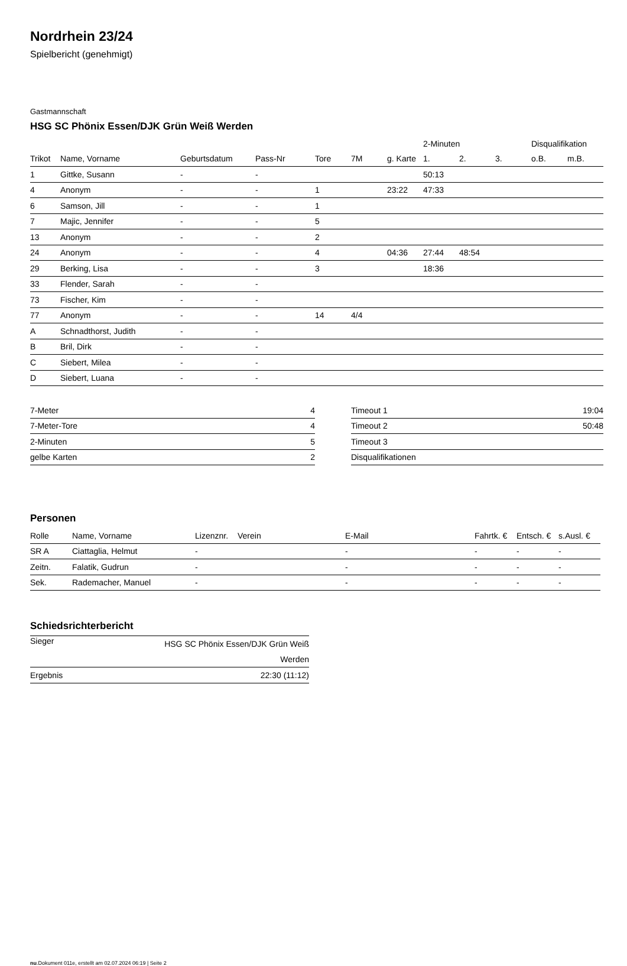Nordrhein 23/24
Spielbericht (genehmigt)
Gastmannschaft
HSG SC Phönix Essen/DJK Grün Weiß Werden
| | | | | | | | 2-Minuten | | | Disqualifikation | |
| --- | --- | --- | --- | --- | --- | --- | --- | --- | --- | --- | --- |
| Trikot | Name, Vorname | Geburtsdatum | Pass-Nr | Tore | 7M | g. Karte | 1. | 2. | 3. | o.B. | m.B. |
| 1 | Gittke, Susann | - | - | | | | 50:13 | | | | |
| 4 | Anonym | - | - | 1 | | 23:22 | 47:33 | | | | |
| 6 | Samson, Jill | - | - | 1 | | | | | | | |
| 7 | Majic, Jennifer | - | - | 5 | | | | | | | |
| 13 | Anonym | - | - | 2 | | | | | | | |
| 24 | Anonym | - | - | 4 | | 04:36 | 27:44 | 48:54 | | | |
| 29 | Berking, Lisa | - | - | 3 | | | 18:36 | | | | |
| 33 | Flender, Sarah | - | - | | | | | | | | |
| 73 | Fischer, Kim | - | - | | | | | | | | |
| 77 | Anonym | - | - | 14 | 4/4 | | | | | | |
| A | Schnadthorst, Judith | - | - | | | | | | | | |
| B | Bril, Dirk | - | - | | | | | | | | |
| C | Siebert, Milea | - | - | | | | | | | | |
| D | Siebert, Luana | - | - | | | | | | | | |
| 7-Meter | 4 |
| 7-Meter-Tore | 4 |
| 2-Minuten | 5 |
| gelbe Karten | 2 |
| Timeout 1 | 19:04 |
| Timeout 2 | 50:48 |
| Timeout 3 | |
| Disqualifikationen | |
Personen
| Rolle | Name, Vorname | Lizenznr. | Verein | E-Mail | Fahrtk. € | Entsch. € | s.Ausl. € |
| --- | --- | --- | --- | --- | --- | --- | --- |
| SR A | Ciattaglia, Helmut | - | | - | - | - | - |
| Zeitn. | Falatik, Gudrun | - | | - | - | - | - |
| Sek. | Rademacher, Manuel | - | | - | - | - | - |
Schiedsrichterbericht
| Sieger | HSG SC Phönix Essen/DJK Grün Weiß Werden |
| Ergebnis | 22:30 (11:12) |
nu.Dokument 011e, erstellt am 02.07.2024 06:19 | Seite 2